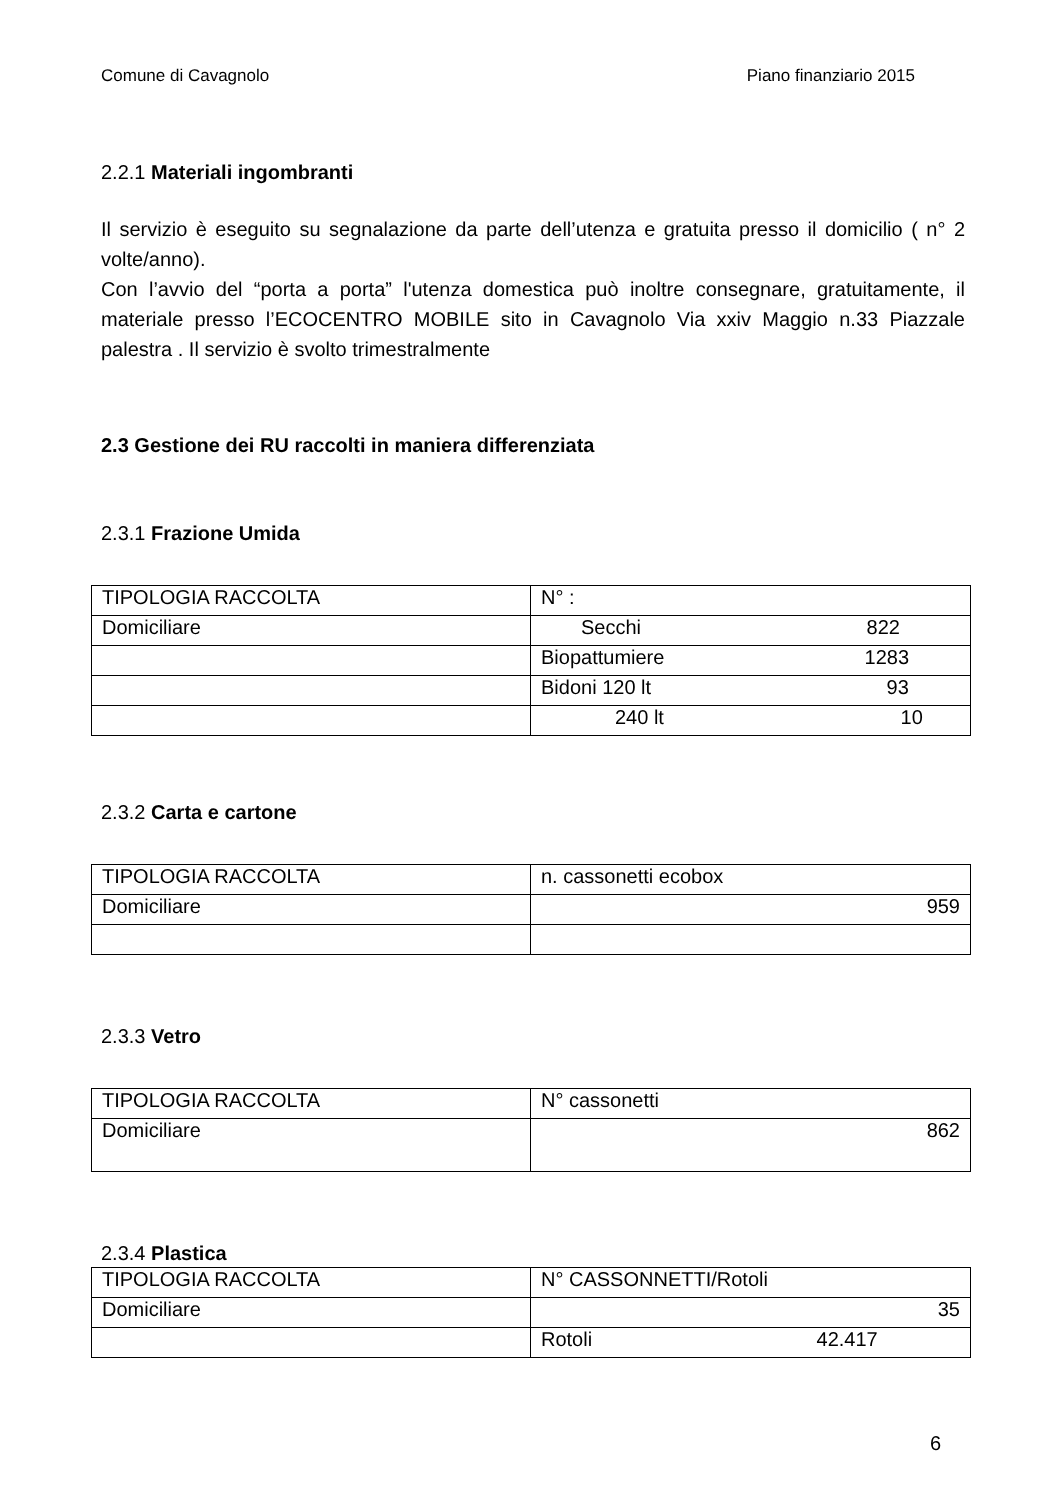Comune di Cavagnolo Piano finanziario 2015
2.2.1 Materiali ingombranti
Il servizio è eseguito su segnalazione da parte dell’utenza e gratuita presso il domicilio ( n° 2 volte/anno).
Con l’avvio del “porta a porta” l'utenza domestica può inoltre consegnare, gratuitamente, il materiale presso l’ECOCENTRO MOBILE sito in Cavagnolo Via xxiv Maggio n.33 Piazzale palestra . Il servizio è svolto trimestralmente
2.3 Gestione dei RU raccolti in maniera differenziata
2.3.1 Frazione Umida
| TIPOLOGIA RACCOLTA | N° : |
| Domiciliare | Secchi 822 |
| | Biopattumiere 1283 |
| | Bidoni 120 lt 93 |
| | 240 lt 10 |
2.3.2 Carta e cartone
| TIPOLOGIA RACCOLTA | n. cassonetti ecobox |
| Domiciliare | 959 |
2.3.3 Vetro
| TIPOLOGIA RACCOLTA | N° cassonetti |
| Domiciliare | 862 |
2.3.4 Plastica
| TIPOLOGIA RACCOLTA | N° CASSONNETTI/Rotoli |
| Domiciliare | 35 |
| | Rotoli 42.417 |
6